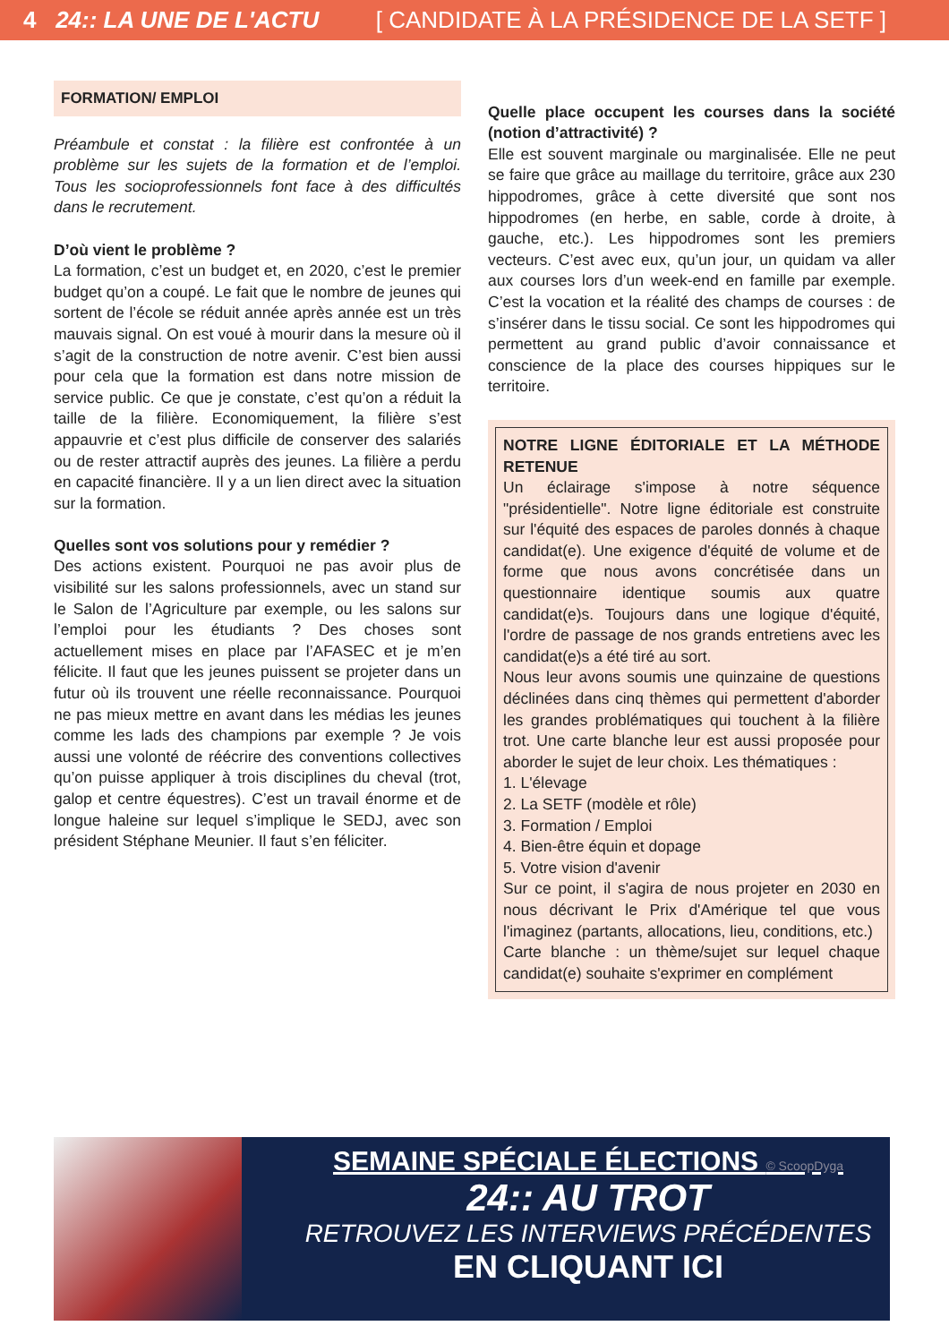4 24:: LA UNE DE L'ACTU [ CANDIDATE À LA PRÉSIDENCE DE LA SETF ]
FORMATION/ EMPLOI
Préambule et constat : la filière est confrontée à un problème sur les sujets de la formation et de l’emploi. Tous les socioprofessionnels font face à des difficultés dans le recrutement.
D’où vient le problème ?
La formation, c’est un budget et, en 2020, c’est le premier budget qu’on a coupé. Le fait que le nombre de jeunes qui sortent de l’école se réduit année après année est un très mauvais signal. On est voué à mourir dans la mesure où il s’agit de la construction de notre avenir. C’est bien aussi pour cela que la formation est dans notre mission de service public. Ce que je constate, c’est qu’on a réduit la taille de la filière. Economiquement, la filière s’est appauvrie et c’est plus difficile de conserver des salariés ou de rester attractif auprès des jeunes. La filière a perdu en capacité financière. Il y a un lien direct avec la situation sur la formation.
Quelles sont vos solutions pour y remédier ?
Des actions existent. Pourquoi ne pas avoir plus de visibilité sur les salons professionnels, avec un stand sur le Salon de l’Agriculture par exemple, ou les salons sur l’emploi pour les étudiants ? Des choses sont actuellement mises en place par l’AFASEC et je m’en félicite. Il faut que les jeunes puissent se projeter dans un futur où ils trouvent une réelle reconnaissance. Pourquoi ne pas mieux mettre en avant dans les médias les jeunes comme les lads des champions par exemple ? Je vois aussi une volonté de réécrire des conventions collectives qu’on puisse appliquer à trois disciplines du cheval (trot, galop et centre équestres). C’est un travail énorme et de longue haleine sur lequel s’implique le SEDJ, avec son président Stéphane Meunier. Il faut s’en féliciter.
Quelle place occupent les courses dans la société (notion d’attractivité) ?
Elle est souvent marginale ou marginalisée. Elle ne peut se faire que grâce au maillage du territoire, grâce aux 230 hippodromes, grâce à cette diversité que sont nos hippodromes (en herbe, en sable, corde à droite, à gauche, etc.). Les hippodromes sont les premiers vecteurs. C’est avec eux, qu’un jour, un quidam va aller aux courses lors d’un week-end en famille par exemple. C’est la vocation et la réalité des champs de courses : de s’insérer dans le tissu social. Ce sont les hippodromes qui permettent au grand public d’avoir connaissance et conscience de la place des courses hippiques sur le territoire.
NOTRE LIGNE ÉDITORIALE ET LA MÉTHODE RETENUE
Un éclairage s'impose à notre séquence "présidentielle". Notre ligne éditoriale est construite sur l'équité des espaces de paroles donnés à chaque candidat(e). Une exigence d'équité de volume et de forme que nous avons concrétisée dans un questionnaire identique soumis aux quatre candidat(e)s. Toujours dans une logique d'équité, l'ordre de passage de nos grands entretiens avec les candidat(e)s a été tiré au sort.
Nous leur avons soumis une quinzaine de questions déclinées dans cinq thèmes qui permettent d'aborder les grandes problématiques qui touchent à la filière trot. Une carte blanche leur est aussi proposée pour aborder le sujet de leur choix. Les thématiques :
1. L'élevage
2. La SETF (modèle et rôle)
3. Formation / Emploi
4. Bien-être équin et dopage
5. Votre vision d'avenir
Sur ce point, il s'agira de nous projeter en 2030 en nous décrivant le Prix d'Amérique tel que vous l'imaginez (partants, allocations, lieu, conditions, etc.)
Carte blanche : un thème/sujet sur lequel chaque candidat(e) souhaite s'exprimer en complément
SEMAINE SPÉCIALE ÉLECTIONS © ScoopDyga
24:: AU TROT
RETROUVEZ LES INTERVIEWS PRÉCÉDENTES
EN CLIQUANT ICI